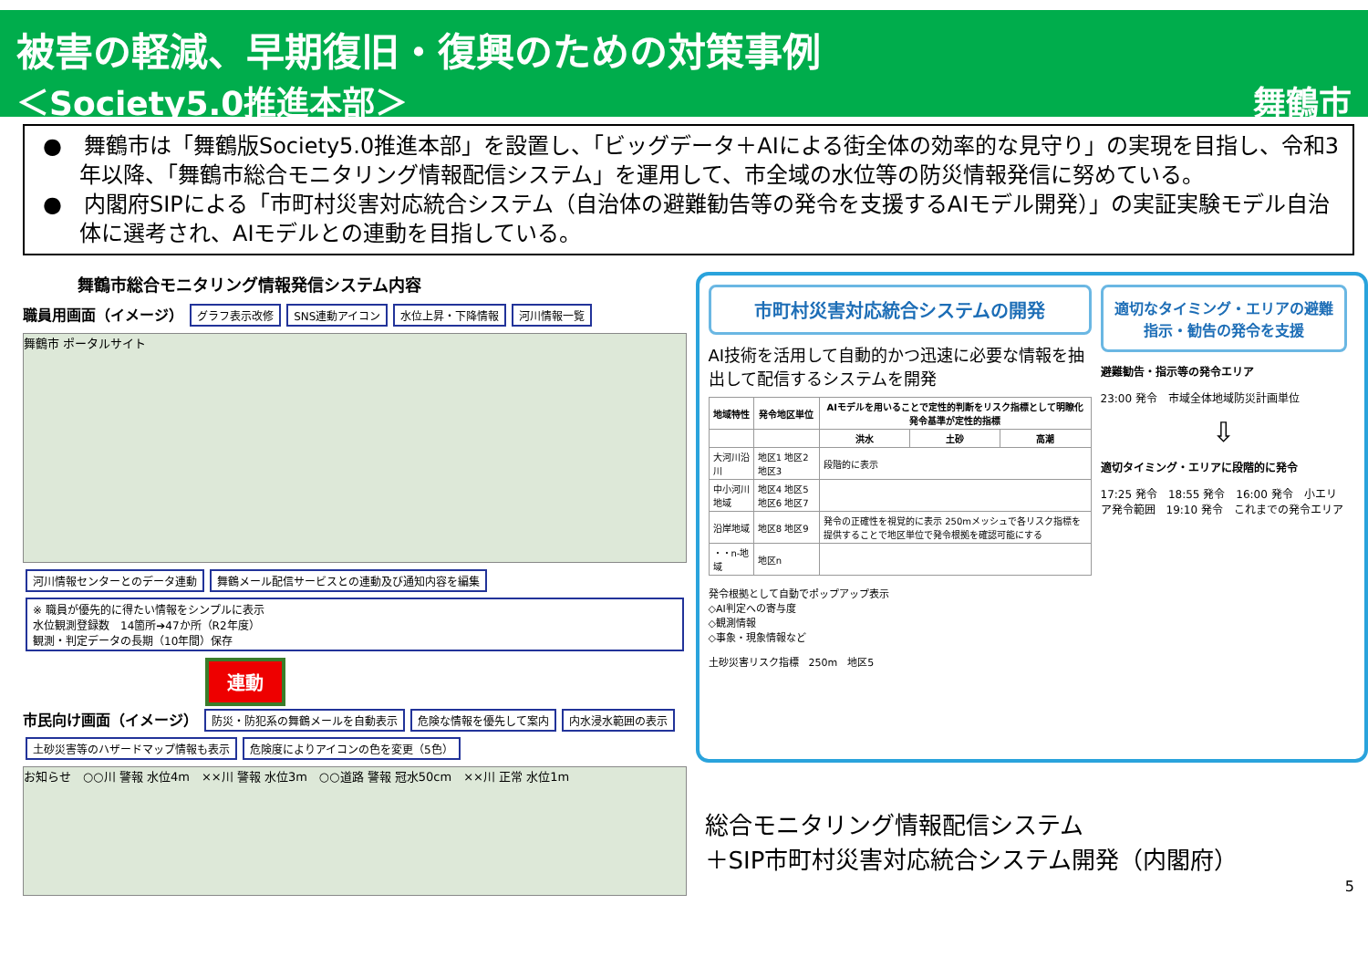被害の軽減、早期復旧・復興のための対策事例
＜Society5.0推進本部＞ 舞鶴市
●　舞鶴市は「舞鶴版Society5.0推進本部」を設置し、「ビッグデータ＋AIによる街全体の効率的な見守り」の実現を目指し、令和3年以降、「舞鶴市総合モニタリング情報配信システム」を運用して、市全域の水位等の防災情報発信に努めている。
●　内閣府SIPによる「市町村災害対応統合システム（自治体の避難勧告等の発令を支援するAIモデル開発）」の実証実験モデル自治体に選考され、AIモデルとの連動を目指している。
舞鶴市総合モニタリング情報発信システム内容
職員用画面（イメージ） グラフ表示改修 SNS連動アイコン 水位上昇・下降情報 河川情報一覧
舞鶴市 ポータルサイト
河川情報センターとのデータ連動 舞鶴メール配信サービスとの連動及び通知内容を編集
※ 職員が優先的に得たい情報をシンプルに表示
水位観測登録数　14箇所➔47か所（R2年度）
観測・判定データの長期（10年間）保存
連動
市民向け画面（イメージ） 防災・防犯系の舞鶴メールを自動表示 危険な情報を優先して案内 内水浸水範囲の表示 土砂災害等のハザードマップ情報も表示 危険度によりアイコンの色を変更（5色）
お知らせ　○○川 警報 水位4m　××川 警報 水位3m　○○道路 警報 冠水50cm　××川 正常 水位1m
市町村災害対応統合システムの開発
AI技術を活用して自動的かつ迅速に必要な情報を抽出して配信するシステムを開発
| 地域特性 | 発令地区単位 | AIモデルを用いることで定性的判断をリスク指標として明瞭化 発令基準が定性的指標 | | |
| --- | --- | --- | --- | --- |
| | | 洪水 | 土砂 | 高潮 |
| 大河川沿川 | 地区1 地区2 地区3 | 段階的に表示 | | |
| 中小河川地域 | 地区4 地区5 地区6 地区7 | | | |
| 沿岸地域 | 地区8 地区9 | 発令の正確性を視覚的に表示 250mメッシュで各リスク指標を提供することで地区単位で発令根拠を確認可能にする | | |
| ・・n-地域 | 地区n | | | |
発令根拠として自動でポップアップ表示
◇AI判定への寄与度
◇観測情報
◇事象・現象情報など
土砂災害リスク指標　250m　地区5
適切なタイミング・エリアの避難指示・勧告の発令を支援
避難勧告・指示等の発令エリア
23:00 発令　市域全体地域防災計画単位
⇩
適切タイミング・エリアに段階的に発令
17:25 発令　18:55 発令　16:00 発令　小エリア発令範囲　19:10 発令　これまでの発令エリア
総合モニタリング情報配信システム
＋SIP市町村災害対応統合システム開発（内閣府）
5